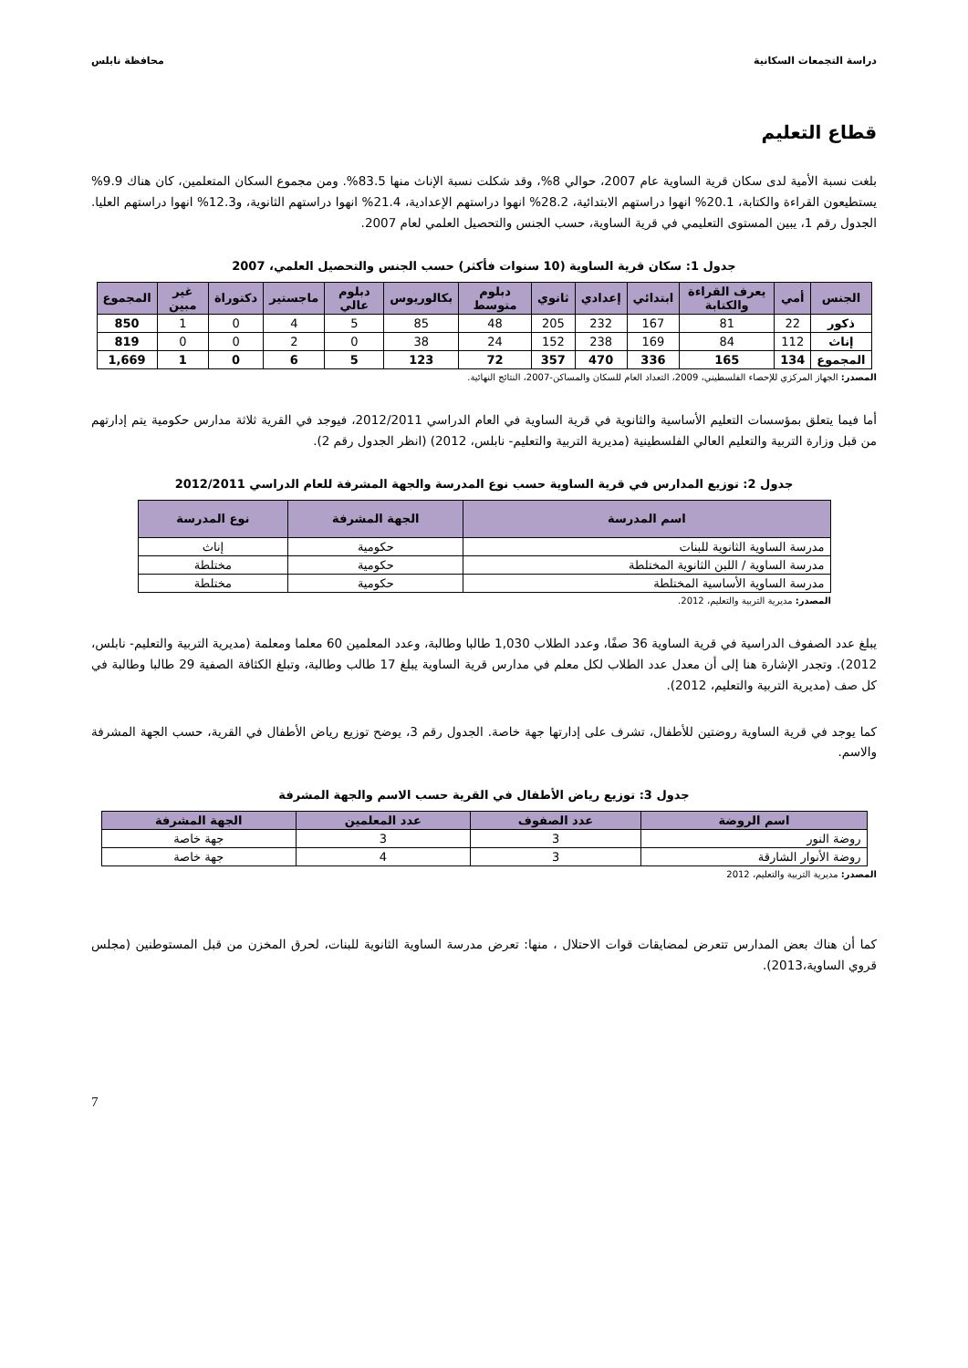دراسة التجمعات السكانية محافظة نابلس
قطاع التعليم
بلغت نسبة الأمية لدى سكان قرية الساوية عام 2007، حوالي 8%، وقد شكلت نسبة الإناث منها 83.5%. ومن مجموع السكان المتعلمين، كان هناك 9.9% يستطيعون القراءة والكتابة، 20.1% انهوا دراستهم الابتدائية، 28.2% انهوا دراستهم الإعدادية، 21.4% انهوا دراستهم الثانوية، و12.3% انهوا دراستهم العليا. الجدول رقم 1، يبين المستوى التعليمي في قرية الساوية، حسب الجنس والتحصيل العلمي لعام 2007.
جدول 1: سكان قرية الساوية (10 سنوات فأكثر) حسب الجنس والتحصيل العلمي، 2007
| الجنس | أمي | يعرف القراءة والكتابة | ابتدائي | إعدادي | ثانوي | دبلوم متوسط | بكالوريوس | دبلوم عالي | ماجستير | دكتوراة | غير مبين | المجموع |
| --- | --- | --- | --- | --- | --- | --- | --- | --- | --- | --- | --- | --- |
| ذكور | 22 | 81 | 167 | 232 | 205 | 48 | 85 | 5 | 4 | 0 | 1 | 850 |
| إناث | 112 | 84 | 169 | 238 | 152 | 24 | 38 | 0 | 2 | 0 | 0 | 819 |
| المجموع | 134 | 165 | 336 | 470 | 357 | 72 | 123 | 5 | 6 | 0 | 1 | 1,669 |
المصدر: الجهاز المركزي للإحصاء الفلسطيني، 2009، التعداد العام للسكان والمساكن-2007، النتائج النهائية.
أما فيما يتعلق بمؤسسات التعليم الأساسية والثانوية في قرية الساوية في العام الدراسي 2012/2011، فيوجد في القرية ثلاثة مدارس حكومية يتم إدارتهم من قبل وزارة التربية والتعليم العالي الفلسطينية (مديرية التربية والتعليم- نابلس، 2012) (انظر الجدول رقم 2).
جدول 2: توزيع المدارس في قرية الساوية حسب نوع المدرسة والجهة المشرفة للعام الدراسي 2012/2011
| اسم المدرسة | الجهة المشرفة | نوع المدرسة |
| --- | --- | --- |
| مدرسة الساوية الثانوية للبنات | حكومية | إناث |
| مدرسة الساوية / اللبن الثانوية المختلطة | حكومية | مختلطة |
| مدرسة الساوية الأساسية المختلطة | حكومية | مختلطة |
المصدر: مديرية التربية والتعليم، 2012.
يبلغ عدد الصفوف الدراسية في قرية الساوية 36 صفًا، وعدد الطلاب 1,030 طالبا وطالبة، وعدد المعلمين 60 معلما ومعلمة (مديرية التربية والتعليم- نابلس، 2012). وتجدر الإشارة هنا إلى أن معدل عدد الطلاب لكل معلم في مدارس قرية الساوية يبلغ 17 طالب وطالبة، وتبلغ الكثافة الصفية 29 طالبا وطالبة في كل صف (مديرية التربية والتعليم، 2012).
كما يوجد في قرية الساوية روضتين للأطفال، تشرف على إدارتها جهة خاصة. الجدول رقم 3، يوضح توزيع رياض الأطفال في القرية، حسب الجهة المشرفة والاسم.
جدول 3: توزيع رياض الأطفال في القرية حسب الاسم والجهة المشرفة
| اسم الروضة | عدد الصفوف | عدد المعلمين | الجهة المشرفة |
| --- | --- | --- | --- |
| روضة النور | 3 | 3 | جهة خاصة |
| روضة الأنوار الشارقة | 3 | 4 | جهة خاصة |
المصدر: مديرية التربية والتعليم، 2012
كما أن هناك بعض المدارس تتعرض لمضايقات قوات الاحتلال ، منها: تعرض مدرسة الساوية الثانوية للبنات، لحرق المخزن من قبل المستوطنين (مجلس قروي الساوية،2013).
7